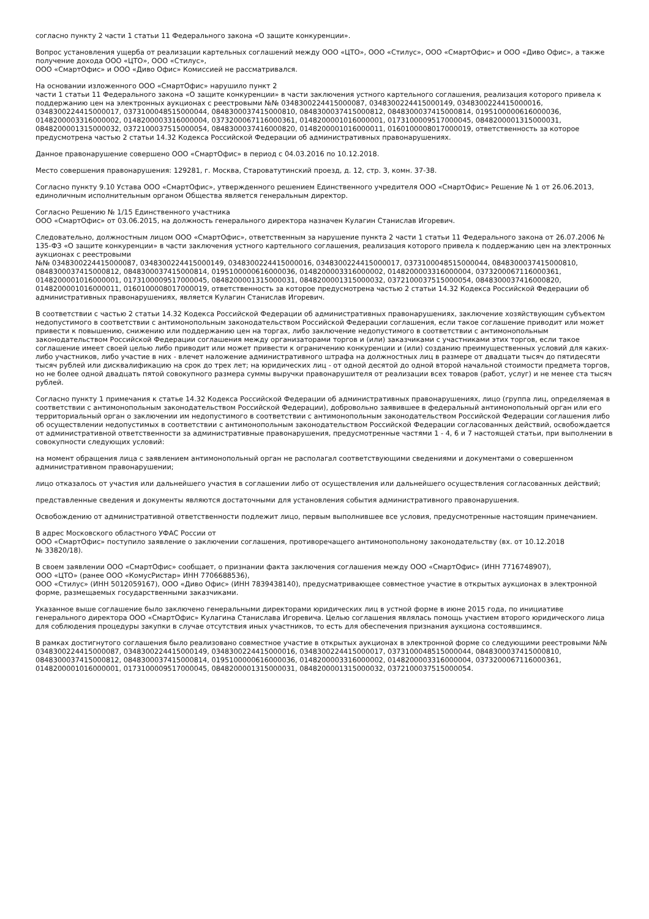согласно пункту 2 части 1 статьи 11 Федерального закона «О защите конкуренции».
Вопрос установления ущерба от реализации картельных соглашений между ООО «ЦТО», ООО «Стилус», ООО «СмартОфис» и ООО «Диво Офис», а также получение дохода ООО «ЦТО», ООО «Стилус»,
ООО «СмартОфис» и ООО «Диво Офис» Комиссией не рассматривался.
На основании изложенного ООО «СмартОфис» нарушило пункт 2
части 1 статьи 11 Федерального закона «О защите конкуренции» в части заключения устного картельного соглашения, реализация которого привела к поддержанию цен на электронных аукционах с реестровыми №№ 0348300224415000087, 0348300224415000149, 0348300224415000016, 0348300224415000017, 0373100048515000044, 0848300037415000810, 0848300037415000812, 0848300037415000814, 0195100000616000036, 0148200003316000002, 0148200003316000004, 0373200067116000361, 0148200001016000001, 0173100009517000045, 0848200001315000031, 0848200001315000032, 0372100037515000054, 0848300037416000820, 0148200001016000011, 0160100008017000019, ответственность за которое предусмотрена частью 2 статьи 14.32 Кодекса Российской Федерации об административных правонарушениях.
Данное правонарушение совершено ООО «СмартОфис» в период с 04.03.2016 по 10.12.2018.
Место совершения правонарушения: 129281, г. Москва, Староватутинский проезд, д. 12, стр. 3, комн. 37-38.
Согласно пункту 9.10 Устава ООО «СмартОфис», утвержденного решением Единственного учредителя ООО «СмартОфис» Решение № 1 от 26.06.2013, единоличным исполнительным органом Общества является генеральным директор.
Согласно Решению № 1/15 Единственного участника
ООО «СмартОфис» от 03.06.2015, на должность генерального директора назначен Кулагин Станислав Игоревич.
Следовательно, должностным лицом ООО «СмартОфис», ответственным за нарушение пункта 2 части 1 статьи 11 Федерального закона от 26.07.2006 № 135-ФЗ «О защите конкуренции» в части заключения устного картельного соглашения, реализация которого привела к поддержанию цен на электронных аукционах с реестровыми
№№ 0348300224415000087, 0348300224415000149, 0348300224415000016, 0348300224415000017, 0373100048515000044, 0848300037415000810, 0848300037415000812, 0848300037415000814, 0195100000616000036, 0148200003316000002, 0148200003316000004, 0373200067116000361, 0148200001016000001, 0173100009517000045, 0848200001315000031, 0848200001315000032, 0372100037515000054, 0848300037416000820, 0148200001016000011, 0160100008017000019, ответственность за которое предусмотрена частью 2 статьи 14.32 Кодекса Российской Федерации об административных правонарушениях, является Кулагин Станислав Игоревич.
В соответствии с частью 2 статьи 14.32 Кодекса Российской Федерации об административных правонарушениях, заключение хозяйствующим субъектом недопустимого в соответствии с антимонопольным законодательством Российской Федерации соглашения, если такое соглашение приводит или может привести к повышению, снижению или поддержанию цен на торгах, либо заключение недопустимого в соответствии с антимонопольным законодательством Российской Федерации соглашения между организаторами торгов и (или) заказчиками с участниками этих торгов, если такое соглашение имеет своей целью либо приводит или может привести к ограничению конкуренции и (или) созданию преимущественных условий для каких-либо участников, либо участие в них - влечет наложение административного штрафа на должностных лиц в размере от двадцати тысяч до пятидесяти тысяч рублей или дисквалификацию на срок до трех лет; на юридических лиц - от одной десятой до одной второй начальной стоимости предмета торгов, но не более одной двадцать пятой совокупного размера суммы выручки правонарушителя от реализации всех товаров (работ, услуг) и не менее ста тысяч рублей.
Согласно пункту 1 примечания к статье 14.32 Кодекса Российской Федерации об административных правонарушениях, лицо (группа лиц, определяемая в соответствии с антимонопольным законодательством Российской Федерации), добровольно заявившее в федеральный антимонопольный орган или его территориальный орган о заключении им недопустимого в соответствии с антимонопольным законодательством Российской Федерации соглашения либо об осуществлении недопустимых в соответствии с антимонопольным законодательством Российской Федерации согласованных действий, освобождается от административной ответственности за административные правонарушения, предусмотренные частями 1 - 4, 6 и 7 настоящей статьи, при выполнении в совокупности следующих условий:
на момент обращения лица с заявлением антимонопольный орган не располагал соответствующими сведениями и документами о совершенном административном правонарушении;
лицо отказалось от участия или дальнейшего участия в соглашении либо от осуществления или дальнейшего осуществления согласованных действий;
представленные сведения и документы являются достаточными для установления события административного правонарушения.
Освобождению от административной ответственности подлежит лицо, первым выполнившее все условия, предусмотренные настоящим примечанием.
В адрес Московского областного УФАС России от
ООО «СмартОфис» поступило заявление о заключении соглашения, противоречащего антимонопольному законодательству (вх. от 10.12.2018
№ 33820/18).
В своем заявлении ООО «СмартОфис» сообщает, о признании факта заключения соглашения между ООО «СмартОфис» (ИНН 7716748907),
ООО «ЦТО» (ранее ООО «КомусРистар» ИНН 7706688536),
ООО «Стилус» (ИНН 5012059167), ООО «Диво Офис» (ИНН 7839438140), предусматривающее совместное участие в открытых аукционах в электронной форме, размещаемых государственными заказчиками.
Указанное выше соглашение было заключено генеральными директорами юридических лиц в устной форме в июне 2015 года, по инициативе генерального директора ООО «СмартОфис» Кулагина Станислава Игоревича. Целью соглашения являлась помощь участием второго юридического лица для соблюдения процедуры закупки в случае отсутствия иных участников, то есть для обеспечения признания аукциона состоявшимся.
В рамках достигнутого соглашения было реализовано совместное участие в открытых аукционах в электронной форме со следующими реестровыми №№ 0348300224415000087, 0348300224415000149, 0348300224415000016, 0348300224415000017, 0373100048515000044, 0848300037415000810, 0848300037415000812, 0848300037415000814, 0195100000616000036, 0148200003316000002, 0148200003316000004, 0373200067116000361, 0148200001016000001, 0173100009517000045, 0848200001315000031, 0848200001315000032, 0372100037515000054.